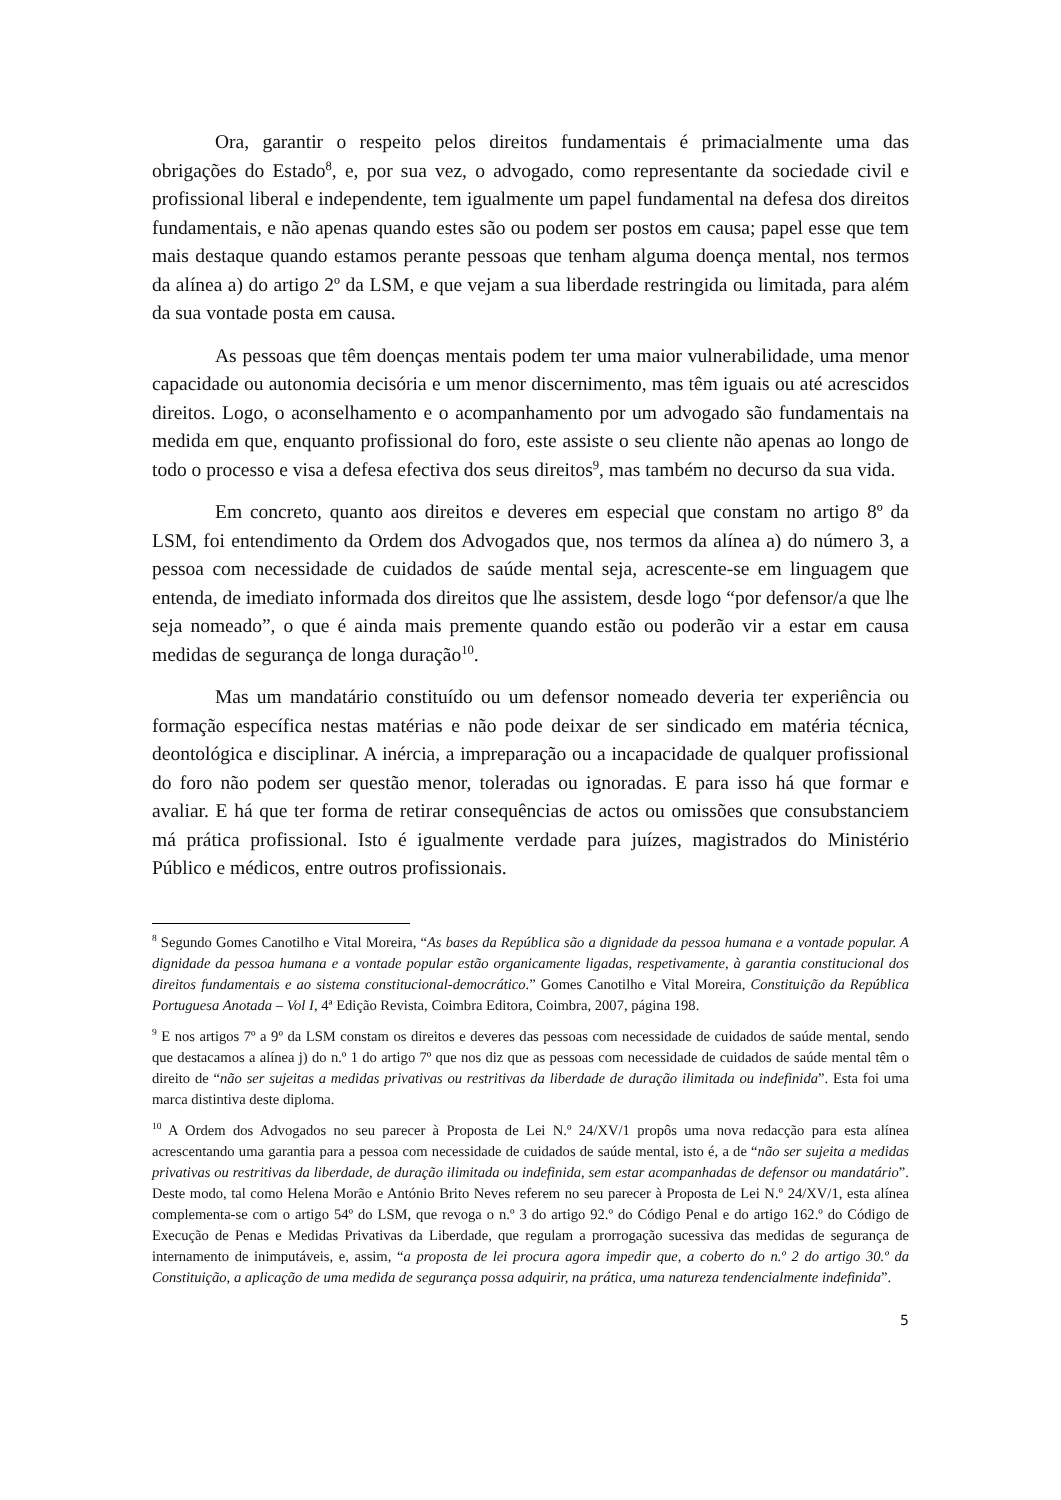Ora, garantir o respeito pelos direitos fundamentais é primacialmente uma das obrigações do Estado<sup>8</sup>, e, por sua vez, o advogado, como representante da sociedade civil e profissional liberal e independente, tem igualmente um papel fundamental na defesa dos direitos fundamentais, e não apenas quando estes são ou podem ser postos em causa; papel esse que tem mais destaque quando estamos perante pessoas que tenham alguma doença mental, nos termos da alínea a) do artigo 2º da LSM, e que vejam a sua liberdade restringida ou limitada, para além da sua vontade posta em causa.
As pessoas que têm doenças mentais podem ter uma maior vulnerabilidade, uma menor capacidade ou autonomia decisória e um menor discernimento, mas têm iguais ou até acrescidos direitos. Logo, o aconselhamento e o acompanhamento por um advogado são fundamentais na medida em que, enquanto profissional do foro, este assiste o seu cliente não apenas ao longo de todo o processo e visa a defesa efectiva dos seus direitos<sup>9</sup>, mas também no decurso da sua vida.
Em concreto, quanto aos direitos e deveres em especial que constam no artigo 8º da LSM, foi entendimento da Ordem dos Advogados que, nos termos da alínea a) do número 3, a pessoa com necessidade de cuidados de saúde mental seja, acrescente-se em linguagem que entenda, de imediato informada dos direitos que lhe assistem, desde logo “por defensor/a que lhe seja nomeado”, o que é ainda mais premente quando estão ou poderão vir a estar em causa medidas de segurança de longa duração<sup>10</sup>.
Mas um mandatário constituído ou um defensor nomeado deveria ter experiência ou formação específica nestas matérias e não pode deixar de ser sindicado em matéria técnica, deontológica e disciplinar. A inércia, a impreparação ou a incapacidade de qualquer profissional do foro não podem ser questão menor, toleradas ou ignoradas. E para isso há que formar e avaliar. E há que ter forma de retirar consequências de actos ou omissões que consubstanciem má prática profissional. Isto é igualmente verdade para juízes, magistrados do Ministério Público e médicos, entre outros profissionais.
<sup>8</sup> Segundo Gomes Canotilho e Vital Moreira, “As bases da República são a dignidade da pessoa humana e a vontade popular. A dignidade da pessoa humana e a vontade popular estão organicamente ligadas, respetivamente, à garantia constitucional dos direitos fundamentais e ao sistema constitucional-democrático.” Gomes Canotilho e Vital Moreira, Constituição da República Portuguesa Anotada – Vol I, 4ª Edição Revista, Coimbra Editora, Coimbra, 2007, página 198.
<sup>9</sup> E nos artigos 7º a 9º da LSM constam os direitos e deveres das pessoas com necessidade de cuidados de saúde mental, sendo que destacamos a alínea j) do n.º 1 do artigo 7º que nos diz que as pessoas com necessidade de cuidados de saúde mental têm o direito de “não ser sujeitas a medidas privativas ou restritivas da liberdade de duração ilimitada ou indefinida”. Esta foi uma marca distintiva deste diploma.
<sup>10</sup> A Ordem dos Advogados no seu parecer à Proposta de Lei N.º 24/XV/1 propôs uma nova redacção para esta alínea acrescentando uma garantia para a pessoa com necessidade de cuidados de saúde mental, isto é, a de “não ser sujeita a medidas privativas ou restritivas da liberdade, de duração ilimitada ou indefinida, sem estar acompanhadas de defensor ou mandatário”. Deste modo, tal como Helena Morão e António Brito Neves referem no seu parecer à Proposta de Lei N.º 24/XV/1, esta alínea complementa-se com o artigo 54º do LSM, que revoga o n.º 3 do artigo 92.º do Código Penal e do artigo 162.º do Código de Execução de Penas e Medidas Privativas da Liberdade, que regulam a prorrogação sucessiva das medidas de segurança de internamento de inimputáveis, e, assim, “a proposta de lei procura agora impedir que, a coberto do n.º 2 do artigo 30.º da Constituição, a aplicação de uma medida de segurança possa adquirir, na prática, uma natureza tendencialmente indefinida”.
5